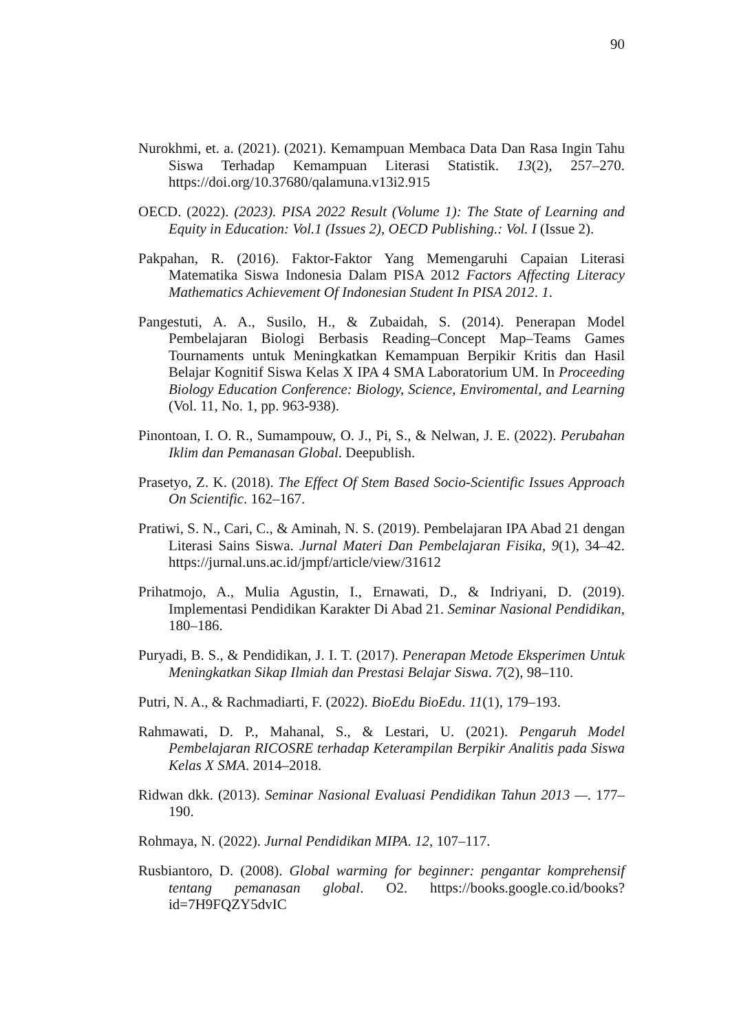90
Nurokhmi, et. a. (2021). (2021). Kemampuan Membaca Data Dan Rasa Ingin Tahu Siswa Terhadap Kemampuan Literasi Statistik. 13(2), 257–270. https://doi.org/10.37680/qalamuna.v13i2.915
OECD. (2022). (2023). PISA 2022 Result (Volume 1): The State of Learning and Equity in Education: Vol.1 (Issues 2), OECD Publishing.: Vol. I (Issue 2).
Pakpahan, R. (2016). Faktor-Faktor Yang Memengaruhi Capaian Literasi Matematika Siswa Indonesia Dalam PISA 2012 Factors Affecting Literacy Mathematics Achievement Of Indonesian Student In PISA 2012. 1.
Pangestuti, A. A., Susilo, H., & Zubaidah, S. (2014). Penerapan Model Pembelajaran Biologi Berbasis Reading–Concept Map–Teams Games Tournaments untuk Meningkatkan Kemampuan Berpikir Kritis dan Hasil Belajar Kognitif Siswa Kelas X IPA 4 SMA Laboratorium UM. In Proceeding Biology Education Conference: Biology, Science, Enviromental, and Learning (Vol. 11, No. 1, pp. 963-938).
Pinontoan, I. O. R., Sumampouw, O. J., Pi, S., & Nelwan, J. E. (2022). Perubahan Iklim dan Pemanasan Global. Deepublish.
Prasetyo, Z. K. (2018). The Effect Of Stem Based Socio-Scientific Issues Approach On Scientific. 162–167.
Pratiwi, S. N., Cari, C., & Aminah, N. S. (2019). Pembelajaran IPA Abad 21 dengan Literasi Sains Siswa. Jurnal Materi Dan Pembelajaran Fisika, 9(1), 34–42. https://jurnal.uns.ac.id/jmpf/article/view/31612
Prihatmojo, A., Mulia Agustin, I., Ernawati, D., & Indriyani, D. (2019). Implementasi Pendidikan Karakter Di Abad 21. Seminar Nasional Pendidikan, 180–186.
Puryadi, B. S., & Pendidikan, J. I. T. (2017). Penerapan Metode Eksperimen Untuk Meningkatkan Sikap Ilmiah dan Prestasi Belajar Siswa. 7(2), 98–110.
Putri, N. A., & Rachmadiarti, F. (2022). BioEdu BioEdu. 11(1), 179–193.
Rahmawati, D. P., Mahanal, S., & Lestari, U. (2021). Pengaruh Model Pembelajaran RICOSRE terhadap Keterampilan Berpikir Analitis pada Siswa Kelas X SMA. 2014–2018.
Ridwan dkk. (2013). Seminar Nasional Evaluasi Pendidikan Tahun 2013 —. 177–190.
Rohmaya, N. (2022). Jurnal Pendidikan MIPA. 12, 107–117.
Rusbiantoro, D. (2008). Global warming for beginner: pengantar komprehensif tentang pemanasan global. O2. https://books.google.co.id/books?id=7H9FQZY5dvIC